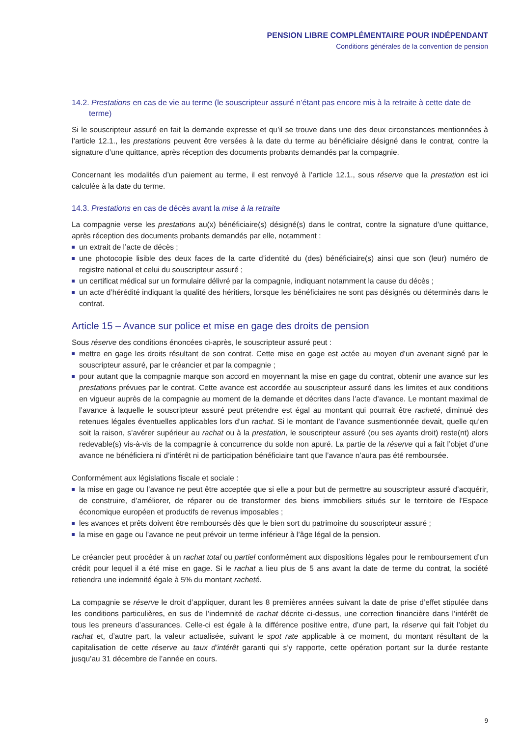PENSION LIBRE COMPLÉMENTAIRE POUR INDÉPENDANT
Conditions générales de la convention de pension
14.2. Prestations en cas de vie au terme (le souscripteur assuré n’étant pas encore mis à la retraite à cette date de terme)
Si le souscripteur assuré en fait la demande expresse et qu’il se trouve dans une des deux circonstances mentionnées à l’article 12.1., les prestations peuvent être versées à la date du terme au bénéficiaire désigné dans le contrat, contre la signature d’une quittance, après réception des documents probants demandés par la compagnie.
Concernant les modalités d’un paiement au terme, il est renvoyé à l’article 12.1., sous réserve que la prestation est ici calculée à la date du terme.
14.3. Prestations en cas de décès avant la mise à la retraite
La compagnie verse les prestations au(x) bénéficiaire(s) désigné(s) dans le contrat, contre la signature d’une quittance, après réception des documents probants demandés par elle, notamment :
un extrait de l’acte de décès ;
une photocopie lisible des deux faces de la carte d’identité du (des) bénéficiaire(s) ainsi que son (leur) numéro de registre national et celui du souscripteur assuré ;
un certificat médical sur un formulaire délivré par la compagnie, indiquant notamment la cause du décès ;
un acte d’hérédité indiquant la qualité des héritiers, lorsque les bénéficiaires ne sont pas désignés ou déterminés dans le contrat.
Article 15 – Avance sur police et mise en gage des droits de pension
Sous réserve des conditions énoncées ci-après, le souscripteur assuré peut :
mettre en gage les droits résultant de son contrat. Cette mise en gage est actée au moyen d’un avenant signé par le souscripteur assuré, par le créancier et par la compagnie ;
pour autant que la compagnie marque son accord en moyennant la mise en gage du contrat, obtenir une avance sur les prestations prévues par le contrat. Cette avance est accordée au souscripteur assuré dans les limites et aux conditions en vigueur auprès de la compagnie au moment de la demande et décrites dans l’acte d’avance. Le montant maximal de l’avance à laquelle le souscripteur assuré peut prétendre est égal au montant qui pourrait être racheté, diminué des retenues légales éventuelles applicables lors d’un rachat. Si le montant de l’avance susmentionnée devait, quelle qu’en soit la raison, s’avérer supérieur au rachat ou à la prestation, le souscripteur assuré (ou ses ayants droit) reste(nt) alors redevable(s) vis-à-vis de la compagnie à concurrence du solde non apuré. La partie de la réserve qui a fait l’objet d’une avance ne bénéficiera ni d’intérêt ni de participation bénéficiaire tant que l’avance n’aura pas été remboursée.
Conformément aux législations fiscale et sociale :
la mise en gage ou l’avance ne peut être acceptée que si elle a pour but de permettre au souscripteur assuré d’acquérir, de construire, d’améliorer, de réparer ou de transformer des biens immobiliers situés sur le territoire de l’Espace économique européen et productifs de revenus imposables ;
les avances et prêts doivent être remboursés dès que le bien sort du patrimoine du souscripteur assuré ;
la mise en gage ou l’avance ne peut prévoir un terme inférieur à l’âge légal de la pension.
Le créancier peut procéder à un rachat total ou partiel conformément aux dispositions légales pour le remboursement d’un crédit pour lequel il a été mise en gage. Si le rachat a lieu plus de 5 ans avant la date de terme du contrat, la société retiendra une indemnité égale à 5% du montant racheté.
La compagnie se réserve le droit d’appliquer, durant les 8 premières années suivant la date de prise d’effet stipulée dans les conditions particulières, en sus de l’indemnité de rachat décrite ci-dessus, une correction financière dans l’intérêt de tous les preneurs d’assurances. Celle-ci est égale à la différence positive entre, d’une part, la réserve qui fait l’objet du rachat et, d’autre part, la valeur actualisée, suivant le spot rate applicable à ce moment, du montant résultant de la capitalisation de cette réserve au taux d’intérêt garanti qui s’y rapporte, cette opération portant sur la durée restante jusqu’au 31 décembre de l’année en cours.
9